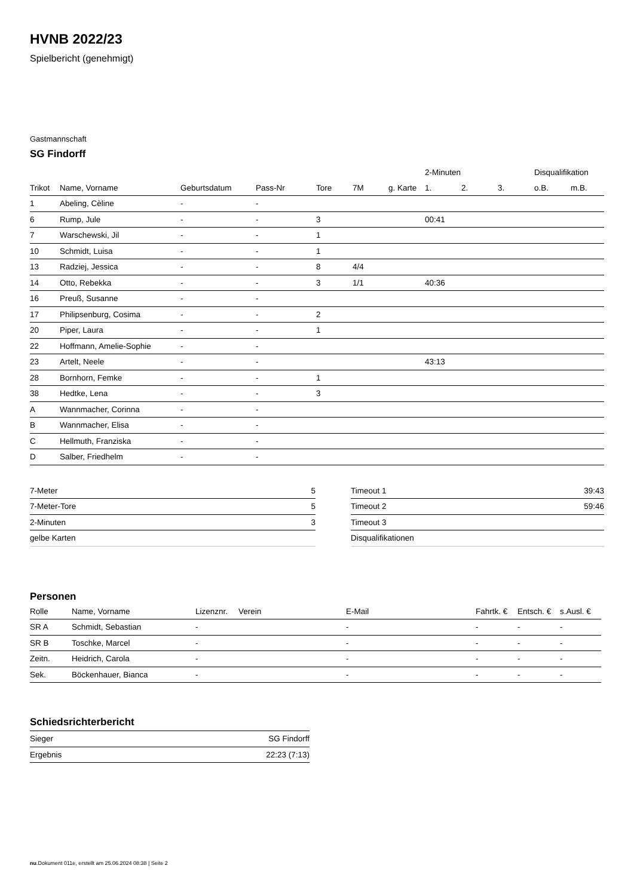HVNB 2022/23
Spielbericht (genehmigt)
Gastmannschaft
SG Findorff
| | | | | | | | 2-Minuten | | | Disqualifikation | |
| --- | --- | --- | --- | --- | --- | --- | --- | --- | --- | --- | --- |
| Trikot | Name, Vorname | Geburtsdatum | Pass-Nr | Tore | 7M | g. Karte | 1. | 2. | 3. | o.B. | m.B. |
| 1 | Abeling, Cèline | - | - | | | | | | | | |
| 6 | Rump, Jule | - | - | 3 | | | 00:41 | | | | |
| 7 | Warschewski, Jil | - | - | 1 | | | | | | | |
| 10 | Schmidt, Luisa | - | - | 1 | | | | | | | |
| 13 | Radziej, Jessica | - | - | 8 | 4/4 | | | | | | |
| 14 | Otto, Rebekka | - | - | 3 | 1/1 | | 40:36 | | | | |
| 16 | Preuß, Susanne | - | - | | | | | | | | |
| 17 | Philipsenburg, Cosima | - | - | 2 | | | | | | | |
| 20 | Piper, Laura | - | - | 1 | | | | | | | |
| 22 | Hoffmann, Amelie-Sophie | - | - | | | | | | | | |
| 23 | Artelt, Neele | - | - | | | | 43:13 | | | | |
| 28 | Bornhorn, Femke | - | - | 1 | | | | | | | |
| 38 | Hedtke, Lena | - | - | 3 | | | | | | | |
| A | Wannmacher, Corinna | - | - | | | | | | | | |
| B | Wannmacher, Elisa | - | - | | | | | | | | |
| C | Hellmuth, Franziska | - | - | | | | | | | | |
| D | Salber, Friedhelm | - | - | | | | | | | | |
| 7-Meter | 5 |
| 7-Meter-Tore | 5 |
| 2-Minuten | 3 |
| gelbe Karten | |
| Timeout 1 | 39:43 |
| Timeout 2 | 59:46 |
| Timeout 3 | |
| Disqualifikationen | |
Personen
| Rolle | Name, Vorname | Lizenznr. | Verein | E-Mail | Fahrtk. € | Entsch. € | s.Ausl. € |
| --- | --- | --- | --- | --- | --- | --- | --- |
| SR A | Schmidt, Sebastian | - | | - | - | - | - |
| SR B | Toschke, Marcel | - | | - | - | - | - |
| Zeitn. | Heidrich, Carola | - | | - | - | - | - |
| Sek. | Böckenhauer, Bianca | - | | - | - | - | - |
Schiedsrichterbericht
| Sieger | SG Findorff |
| Ergebnis | 22:23 (7:13) |
nu.Dokument 011e, erstellt am 25.06.2024 08:38 | Seite 2